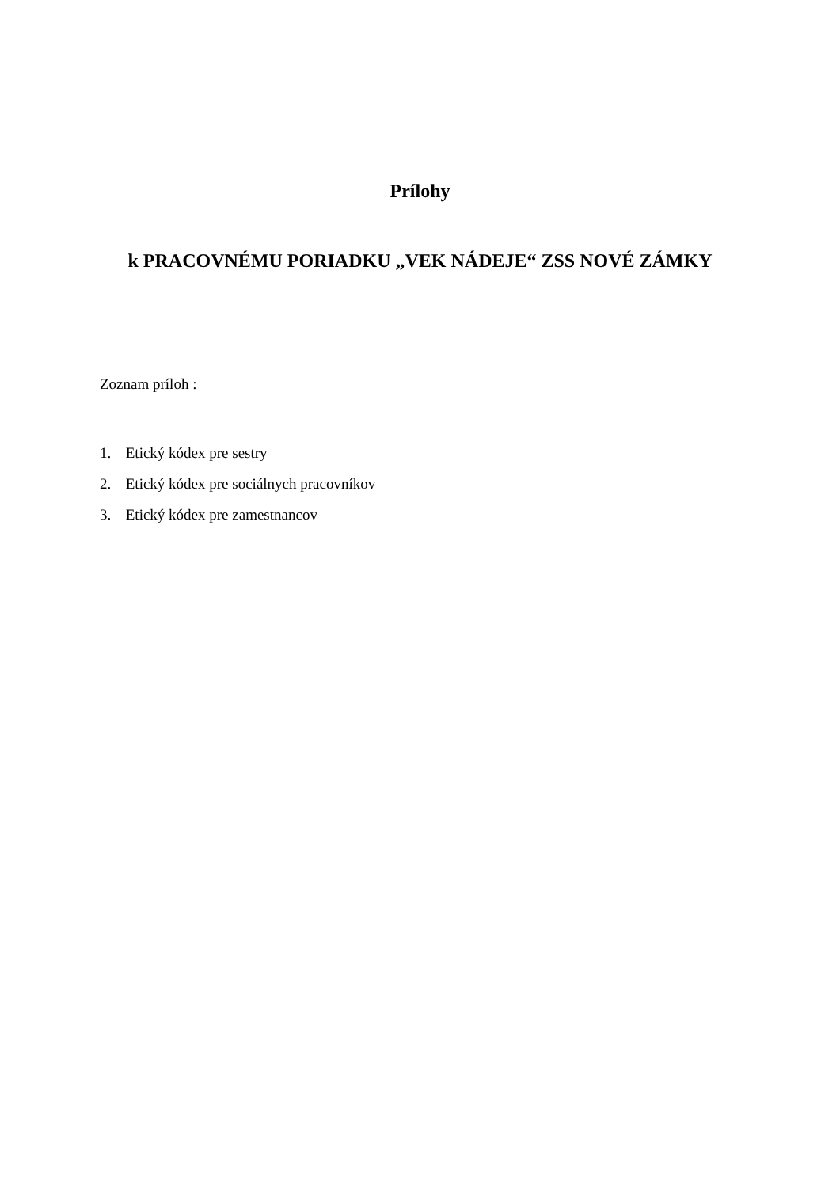Prílohy
k PRACOVNÉMU PORIADKU „VEK NÁDEJE“ ZSS NOVÉ ZÁMKY
Zoznam príloh :
1. Etický kódex pre sestry
2. Etický kódex pre sociálnych pracovníkov
3. Etický kódex pre zamestnancov